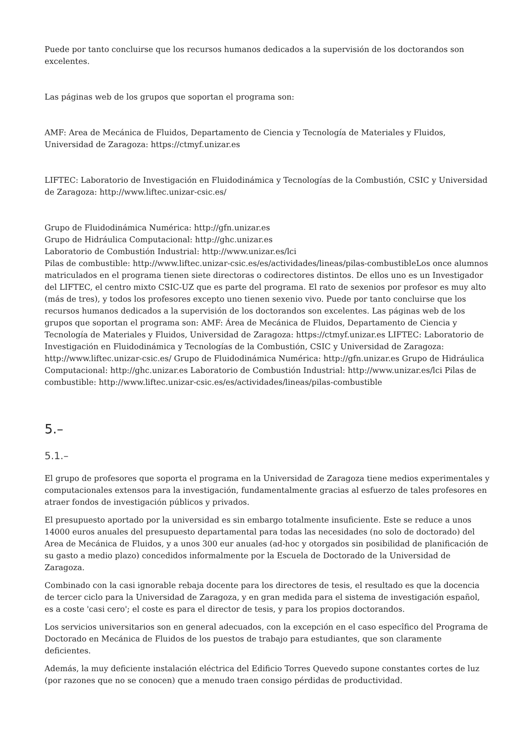Puede por tanto concluirse que los recursos humanos dedicados a la supervisión de los doctorandos son excelentes.
Las páginas web de los grupos que soportan el programa son:
AMF: Area de Mecánica de Fluidos, Departamento de Ciencia y Tecnología de Materiales y Fluidos, Universidad de Zaragoza: https://ctmyf.unizar.es
LIFTEC: Laboratorio de Investigación en Fluidodinámica y Tecnologías de la Combustión, CSIC y Universidad de Zaragoza: http://www.liftec.unizar-csic.es/
Grupo de Fluidodinámica Numérica: http://gfn.unizar.es
Grupo de Hidráulica Computacional: http://ghc.unizar.es
Laboratorio de Combustión Industrial: http://www.unizar.es/lci
Pilas de combustible: http://www.liftec.unizar-csic.es/es/actividades/lineas/pilas-combustibleLos once alumnos matriculados en el programa tienen siete directoras o codirectores distintos. De ellos uno es un Investigador del LIFTEC, el centro mixto CSIC-UZ que es parte del programa. El rato de sexenios por profesor es muy alto (más de tres), y todos los profesores excepto uno tienen sexenio vivo. Puede por tanto concluirse que los recursos humanos dedicados a la supervisión de los doctorandos son excelentes. Las páginas web de los grupos que soportan el programa son: AMF: Área de Mecánica de Fluidos, Departamento de Ciencia y Tecnología de Materiales y Fluidos, Universidad de Zaragoza: https://ctmyf.unizar.es LIFTEC: Laboratorio de Investigación en Fluidodinámica y Tecnologías de la Combustión, CSIC y Universidad de Zaragoza: http://www.liftec.unizar-csic.es/ Grupo de Fluidodinámica Numérica: http://gfn.unizar.es Grupo de Hidráulica Computacional: http://ghc.unizar.es Laboratorio de Combustión Industrial: http://www.unizar.es/lci Pilas de combustible: http://www.liftec.unizar-csic.es/es/actividades/lineas/pilas-combustible
5.–
5.1.–
El grupo de profesores que soporta el programa en la Universidad de Zaragoza tiene medios experimentales y computacionales extensos para la investigación, fundamentalmente gracias al esfuerzo de tales profesores en atraer fondos de investigación públicos y privados.
El presupuesto aportado por la universidad es sin embargo totalmente insuficiente. Este se reduce a unos 14000 euros anuales del presupuesto departamental para todas las necesidades (no solo de doctorado) del Area de Mecánica de Fluidos, y a unos 300 eur anuales (ad-hoc y otorgados sin posibilidad de planificación de su gasto a medio plazo) concedidos informalmente por la Escuela de Doctorado de la Universidad de Zaragoza.
Combinado con la casi ignorable rebaja docente para los directores de tesis, el resultado es que la docencia de tercer ciclo para la Universidad de Zaragoza, y en gran medida para el sistema de investigación español, es a coste 'casi cero'; el coste es para el director de tesis, y para los propios doctorandos.
Los servicios universitarios son en general adecuados, con la excepción en el caso especîfico del Programa de Doctorado en Mecánica de Fluidos de los puestos de trabajo para estudiantes, que son claramente deficientes.
Además, la muy deficiente instalación eléctrica del Edificio Torres Quevedo supone constantes cortes de luz (por razones que no se conocen) que a menudo traen consigo pérdidas de productividad.